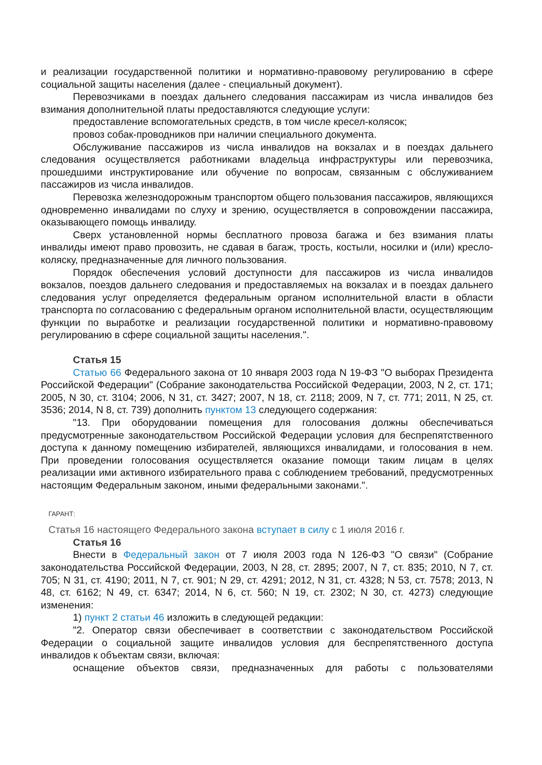и реализации государственной политики и нормативно-правовому регулированию в сфере социальной защиты населения (далее - специальный документ).
Перевозчиками в поездах дальнего следования пассажирам из числа инвалидов без взимания дополнительной платы предоставляются следующие услуги:
предоставление вспомогательных средств, в том числе кресел-колясок;
провоз собак-проводников при наличии специального документа.
Обслуживание пассажиров из числа инвалидов на вокзалах и в поездах дальнего следования осуществляется работниками владельца инфраструктуры или перевозчика, прошедшими инструктирование или обучение по вопросам, связанным с обслуживанием пассажиров из числа инвалидов.
Перевозка железнодорожным транспортом общего пользования пассажиров, являющихся одновременно инвалидами по слуху и зрению, осуществляется в сопровождении пассажира, оказывающего помощь инвалиду.
Сверх установленной нормы бесплатного провоза багажа и без взимания платы инвалиды имеют право провозить, не сдавая в багаж, трость, костыли, носилки и (или) кресло-коляску, предназначенные для личного пользования.
Порядок обеспечения условий доступности для пассажиров из числа инвалидов вокзалов, поездов дальнего следования и предоставляемых на вокзалах и в поездах дальнего следования услуг определяется федеральным органом исполнительной власти в области транспорта по согласованию с федеральным органом исполнительной власти, осуществляющим функции по выработке и реализации государственной политики и нормативно-правовому регулированию в сфере социальной защиты населения.".
Статья 15
Статью 66 Федерального закона от 10 января 2003 года N 19-ФЗ "О выборах Президента Российской Федерации" (Собрание законодательства Российской Федерации, 2003, N 2, ст. 171; 2005, N 30, ст. 3104; 2006, N 31, ст. 3427; 2007, N 18, ст. 2118; 2009, N 7, ст. 771; 2011, N 25, ст. 3536; 2014, N 8, ст. 739) дополнить пунктом 13 следующего содержания:
"13. При оборудовании помещения для голосования должны обеспечиваться предусмотренные законодательством Российской Федерации условия для беспрепятственного доступа к данному помещению избирателей, являющихся инвалидами, и голосования в нем. При проведении голосования осуществляется оказание помощи таким лицам в целях реализации ими активного избирательного права с соблюдением требований, предусмотренных настоящим Федеральным законом, иными федеральными законами.".
ГАРАНТ:
Статья 16 настоящего Федерального закона вступает в силу с 1 июля 2016 г.
Статья 16
Внести в Федеральный закон от 7 июля 2003 года N 126-ФЗ "О связи" (Собрание законодательства Российской Федерации, 2003, N 28, ст. 2895; 2007, N 7, ст. 835; 2010, N 7, ст. 705; N 31, ст. 4190; 2011, N 7, ст. 901; N 29, ст. 4291; 2012, N 31, ст. 4328; N 53, ст. 7578; 2013, N 48, ст. 6162; N 49, ст. 6347; 2014, N 6, ст. 560; N 19, ст. 2302; N 30, ст. 4273) следующие изменения:
1) пункт 2 статьи 46 изложить в следующей редакции:
"2. Оператор связи обеспечивает в соответствии с законодательством Российской Федерации о социальной защите инвалидов условия для беспрепятственного доступа инвалидов к объектам связи, включая:
оснащение объектов связи, предназначенных для работы с пользователями